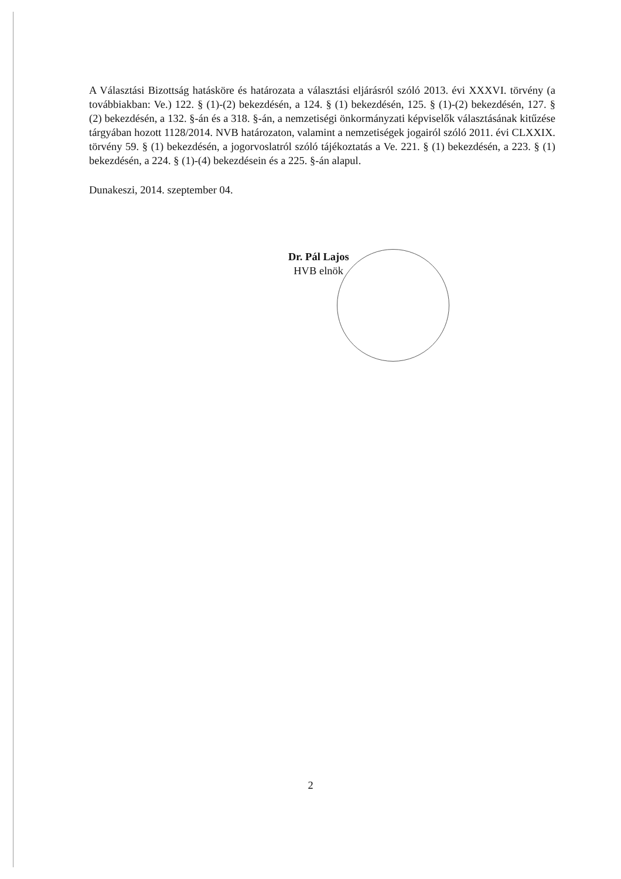A Választási Bizottság hatásköre és határozata a választási eljárásról szóló 2013. évi XXXVI. törvény (a továbbiakban: Ve.) 122. § (1)-(2) bekezdésén, a 124. § (1) bekezdésén, 125. § (1)-(2) bekezdésén, 127. § (2) bekezdésén, a 132. §-án és a 318. §-án, a nemzetiségi önkormányzati képviselők választásának kitűzése tárgyában hozott 1128/2014. NVB határozaton, valamint a nemzetiségek jogairól szóló 2011. évi CLXXIX. törvény 59. § (1) bekezdésén, a jogorvoslatról szóló tájékoztatás a Ve. 221. § (1) bekezdésén, a 223. § (1) bekezdésén, a 224. § (1)-(4) bekezdésein és a 225. §-án alapul.
Dunakeszi, 2014. szeptember 04.
Dr. Pál Lajos
HVB elnök
2